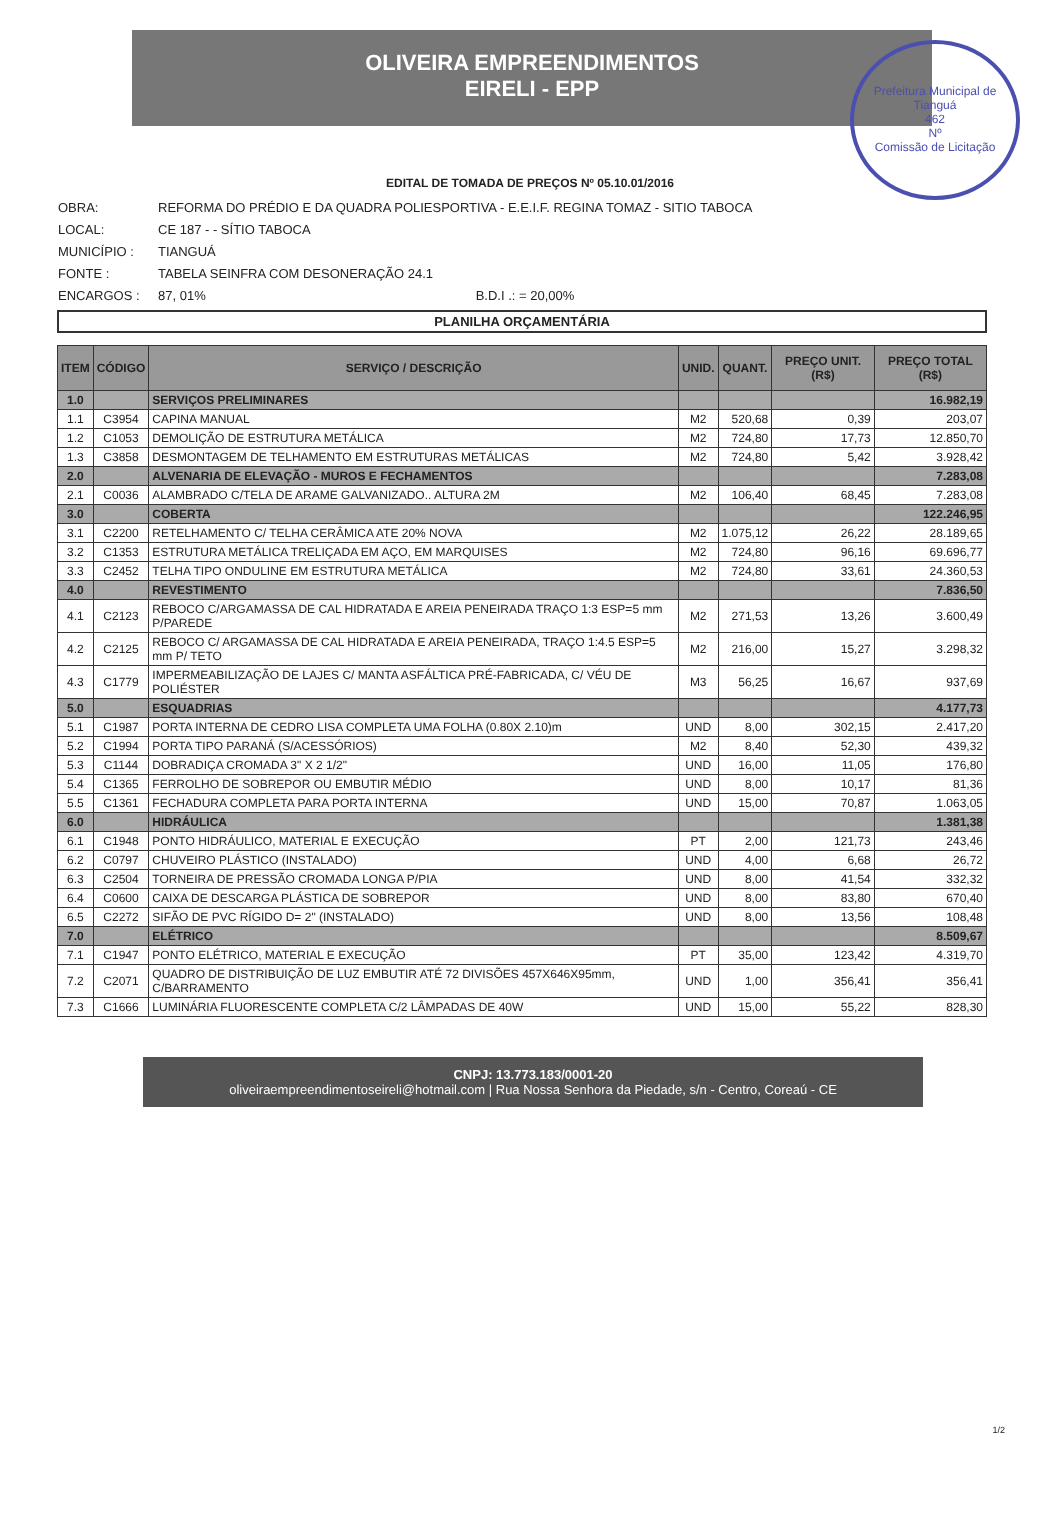OLIVEIRA EMPREENDIMENTOS
EIRELI - EPP
Prefeitura Municipal de Tianguá
462
Nº
Comissão de Licitação
EDITAL DE TOMADA DE PREÇOS Nº 05.10.01/2016
OBRA: REFORMA DO PRÉDIO E DA QUADRA POLIESPORTIVA - E.E.I.F. REGINA TOMAZ - SITIO TABOCA
LOCAL: CE 187 - - SÍTIO TABOCA
MUNICÍPIO : TIANGUÁ
FONTE : TABELA SEINFRA COM DESONERAÇÃO 24.1
ENCARGOS : 87, 01% B.D.I .: = 20,00%
PLANILHA ORÇAMENTÁRIA
| ITEM | CÓDIGO | SERVIÇO / DESCRIÇÃO | UNID. | QUANT. | PREÇO UNIT. (R$) | PREÇO TOTAL (R$) |
| --- | --- | --- | --- | --- | --- | --- |
| 1.0 | | SERVIÇOS PRELIMINARES | | | | 16.982,19 |
| 1.1 | C3954 | CAPINA MANUAL | M2 | 520,68 | 0,39 | 203,07 |
| 1.2 | C1053 | DEMOLIÇÃO DE ESTRUTURA METÁLICA | M2 | 724,80 | 17,73 | 12.850,70 |
| 1.3 | C3858 | DESMONTAGEM DE TELHAMENTO EM ESTRUTURAS METÁLICAS | M2 | 724,80 | 5,42 | 3.928,42 |
| 2.0 | | ALVENARIA DE ELEVAÇÃO - MUROS E FECHAMENTOS | | | | 7.283,08 |
| 2.1 | C0036 | ALAMBRADO C/TELA DE ARAME GALVANIZADO.. ALTURA 2M | M2 | 106,40 | 68,45 | 7.283,08 |
| 3.0 | | COBERTA | | | | 122.246,95 |
| 3.1 | C2200 | RETELHAMENTO C/ TELHA CERÂMICA ATE 20% NOVA | M2 | 1.075,12 | 26,22 | 28.189,65 |
| 3.2 | C1353 | ESTRUTURA METÁLICA TRELIÇADA EM AÇO, EM MARQUISES | M2 | 724,80 | 96,16 | 69.696,77 |
| 3.3 | C2452 | TELHA TIPO ONDULINE EM ESTRUTURA METÁLICA | M2 | 724,80 | 33,61 | 24.360,53 |
| 4.0 | | REVESTIMENTO | | | | 7.836,50 |
| 4.1 | C2123 | REBOCO C/ARGAMASSA DE CAL HIDRATADA E AREIA PENEIRADA TRAÇO 1:3 ESP=5 mm P/PAREDE | M2 | 271,53 | 13,26 | 3.600,49 |
| 4.2 | C2125 | REBOCO C/ ARGAMASSA DE CAL HIDRATADA E AREIA PENEIRADA, TRAÇO 1:4.5 ESP=5 mm P/ TETO | M2 | 216,00 | 15,27 | 3.298,32 |
| 4.3 | C1779 | IMPERMEABILIZAÇÃO DE LAJES C/ MANTA ASFÁLTICA PRÉ-FABRICADA, C/ VÉU DE POLIÉSTER | M3 | 56,25 | 16,67 | 937,69 |
| 5.0 | | ESQUADRIAS | | | | 4.177,73 |
| 5.1 | C1987 | PORTA INTERNA DE CEDRO LISA COMPLETA UMA FOLHA (0.80X 2.10)m | UND | 8,00 | 302,15 | 2.417,20 |
| 5.2 | C1994 | PORTA TIPO PARANÁ (S/ACESSÓRIOS) | M2 | 8,40 | 52,30 | 439,32 |
| 5.3 | C1144 | DOBRADIÇA CROMADA 3" X 2 1/2" | UND | 16,00 | 11,05 | 176,80 |
| 5.4 | C1365 | FERROLHO DE SOBREPOR OU EMBUTIR MÉDIO | UND | 8,00 | 10,17 | 81,36 |
| 5.5 | C1361 | FECHADURA COMPLETA PARA PORTA INTERNA | UND | 15,00 | 70,87 | 1.063,05 |
| 6.0 | | HIDRÁULICA | | | | 1.381,38 |
| 6.1 | C1948 | PONTO HIDRÁULICO, MATERIAL E EXECUÇÃO | PT | 2,00 | 121,73 | 243,46 |
| 6.2 | C0797 | CHUVEIRO PLÁSTICO (INSTALADO) | UND | 4,00 | 6,68 | 26,72 |
| 6.3 | C2504 | TORNEIRA DE PRESSÃO CROMADA LONGA P/PIA | UND | 8,00 | 41,54 | 332,32 |
| 6.4 | C0600 | CAIXA DE DESCARGA PLÁSTICA DE SOBREPOR | UND | 8,00 | 83,80 | 670,40 |
| 6.5 | C2272 | SIFÃO DE PVC RÍGIDO D= 2" (INSTALADO) | UND | 8,00 | 13,56 | 108,48 |
| 7.0 | | ELÉTRICO | | | | 8.509,67 |
| 7.1 | C1947 | PONTO ELÉTRICO, MATERIAL E EXECUÇÃO | PT | 35,00 | 123,42 | 4.319,70 |
| 7.2 | C2071 | QUADRO DE DISTRIBUIÇÃO DE LUZ EMBUTIR ATÉ 72 DIVISÕES 457X646X95mm, C/BARRAMENTO | UND | 1,00 | 356,41 | 356,41 |
| 7.3 | C1666 | LUMINÁRIA FLUORESCENTE COMPLETA C/2 LÂMPADAS DE 40W | UND | 15,00 | 55,22 | 828,30 |
CNPJ: 13.773.183/0001-20
oliveiraempreendimentoseireli@hotmail.com | Rua Nossa Senhora da Piedade, s/n - Centro, Coreaú - CE
1/2